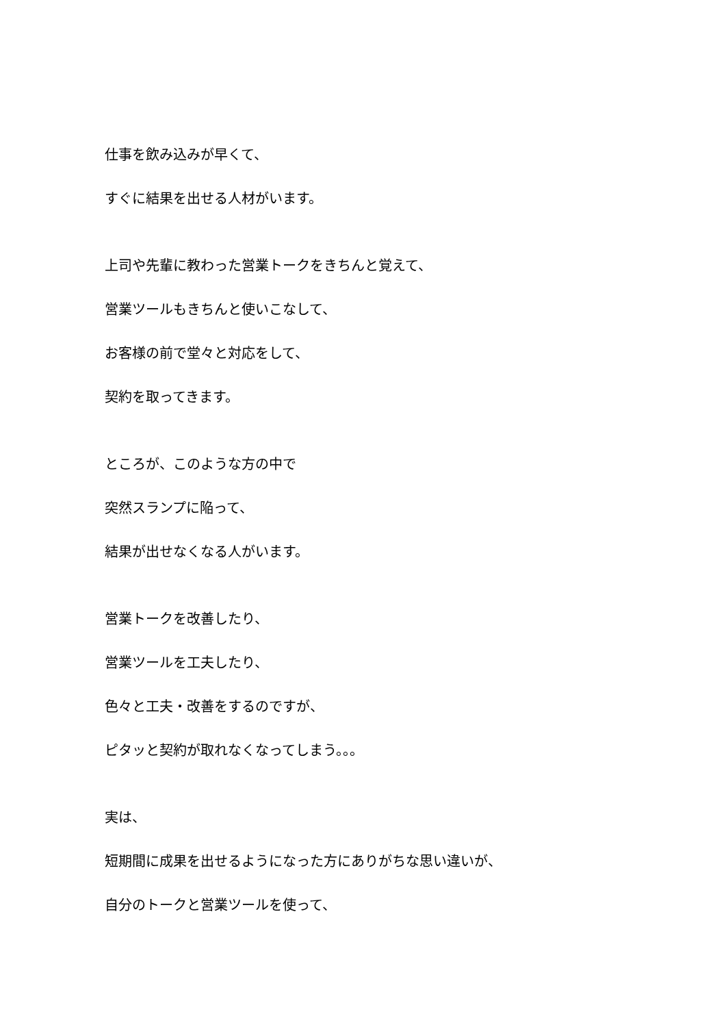仕事を飲み込みが早くて、
すぐに結果を出せる人材がいます。
上司や先輩に教わった営業トークをきちんと覚えて、
営業ツールもきちんと使いこなして、
お客様の前で堂々と対応をして、
契約を取ってきます。
ところが、このような方の中で
突然スランプに陥って、
結果が出せなくなる人がいます。
営業トークを改善したり、
営業ツールを工夫したり、
色々と工夫・改善をするのですが、
ピタッと契約が取れなくなってしまう。。。
実は、
短期間に成果を出せるようになった方にありがちな思い違いが、
自分のトークと営業ツールを使って、